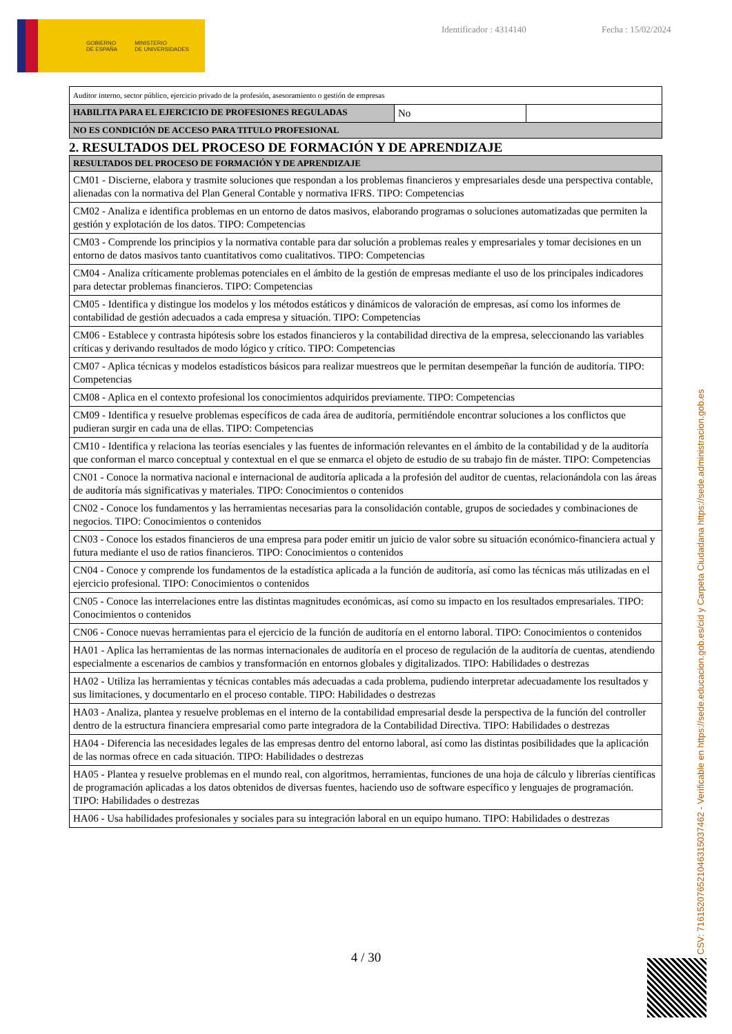GOBIERNO
DE ESPAÑA MINISTERIO
DE UNIVERSIDADES
Identificador : 4314140 Fecha : 15/02/2024
| Auditor interno, sector público, ejercicio privado de la profesión, asesoramiento o gestión de empresas | | |
| HABILITA PARA EL EJERCICIO DE PROFESIONES REGULADAS | No | |
| NO ES CONDICIÓN DE ACCESO PARA TITULO PROFESIONAL | | |
2. RESULTADOS DEL PROCESO DE FORMACIÓN Y DE APRENDIZAJE
| RESULTADOS DEL PROCESO DE FORMACIÓN Y DE APRENDIZAJE |
| --- |
| CM01 - Discierne, elabora y trasmite soluciones que respondan a los problemas financieros y empresariales desde una perspectiva contable, alienadas con la normativa del Plan General Contable y normativa IFRS. TIPO: Competencias |
| CM02 - Analiza e identifica problemas en un entorno de datos masivos, elaborando programas o soluciones automatizadas que permiten la gestión y explotación de los datos. TIPO: Competencias |
| CM03 - Comprende los principios y la normativa contable para dar solución a problemas reales y empresariales y tomar decisiones en un entorno de datos masivos tanto cuantitativos como cualitativos. TIPO: Competencias |
| CM04 - Analiza críticamente problemas potenciales en el ámbito de la gestión de empresas mediante el uso de los principales indicadores para detectar problemas financieros. TIPO: Competencias |
| CM05 - Identifica y distingue los modelos y los métodos estáticos y dinámicos de valoración de empresas, así como los informes de contabilidad de gestión adecuados a cada empresa y situación. TIPO: Competencias |
| CM06 - Establece y contrasta hipótesis sobre los estados financieros y la contabilidad directiva de la empresa, seleccionando las variables críticas y derivando resultados de modo lógico y crítico. TIPO: Competencias |
| CM07 - Aplica técnicas y modelos estadísticos básicos para realizar muestreos que le permitan desempeñar la función de auditoría. TIPO: Competencias |
| CM08 - Aplica en el contexto profesional los conocimientos adquiridos previamente. TIPO: Competencias |
| CM09 - Identifica y resuelve problemas específicos de cada área de auditoría, permitiéndole encontrar soluciones a los conflictos que pudieran surgir en cada una de ellas. TIPO: Competencias |
| CM10 - Identifica y relaciona las teorías esenciales y las fuentes de información relevantes en el ámbito de la contabilidad y de la auditoría que conforman el marco conceptual y contextual en el que se enmarca el objeto de estudio de su trabajo fin de máster. TIPO: Competencias |
| CN01 - Conoce la normativa nacional e internacional de auditoría aplicada a la profesión del auditor de cuentas, relacionándola con las áreas de auditoría más significativas y materiales. TIPO: Conocimientos o contenidos |
| CN02 - Conoce los fundamentos y las herramientas necesarias para la consolidación contable, grupos de sociedades y combinaciones de negocios. TIPO: Conocimientos o contenidos |
| CN03 - Conoce los estados financieros de una empresa para poder emitir un juicio de valor sobre su situación económico-financiera actual y futura mediante el uso de ratios financieros. TIPO: Conocimientos o contenidos |
| CN04 - Conoce y comprende los fundamentos de la estadística aplicada a la función de auditoría, así como las técnicas más utilizadas en el ejercicio profesional. TIPO: Conocimientos o contenidos |
| CN05 - Conoce las interrelaciones entre las distintas magnitudes económicas, así como su impacto en los resultados empresariales. TIPO: Conocimientos o contenidos |
| CN06 - Conoce nuevas herramientas para el ejercicio de la función de auditoría en el entorno laboral. TIPO: Conocimientos o contenidos |
| HA01 - Aplica las herramientas de las normas internacionales de auditoría en el proceso de regulación de la auditoría de cuentas, atendiendo especialmente a escenarios de cambios y transformación en entornos globales y digitalizados. TIPO: Habilidades o destrezas |
| HA02 - Utiliza las herramientas y técnicas contables más adecuadas a cada problema, pudiendo interpretar adecuadamente los resultados y sus limitaciones, y documentarlo en el proceso contable. TIPO: Habilidades o destrezas |
| HA03 - Analiza, plantea y resuelve problemas en el interno de la contabilidad empresarial desde la perspectiva de la función del controller dentro de la estructura financiera empresarial como parte integradora de la Contabilidad Directiva. TIPO: Habilidades o destrezas |
| HA04 - Diferencia las necesidades legales de las empresas dentro del entorno laboral, así como las distintas posibilidades que la aplicación de las normas ofrece en cada situación. TIPO: Habilidades o destrezas |
| HA05 - Plantea y resuelve problemas en el mundo real, con algoritmos, herramientas, funciones de una hoja de cálculo y librerías científicas de programación aplicadas a los datos obtenidos de diversas fuentes, haciendo uso de software específico y lenguajes de programación. TIPO: Habilidades o destrezas |
| HA06 - Usa habilidades profesionales y sociales para su integración laboral en un equipo humano. TIPO: Habilidades o destrezas |
CSV: 716152076521046315037462 - Verificable en https://sede.educacion.gob.es/cid y Carpeta Ciudadana https://sede.administracion.gob.es
4 / 30